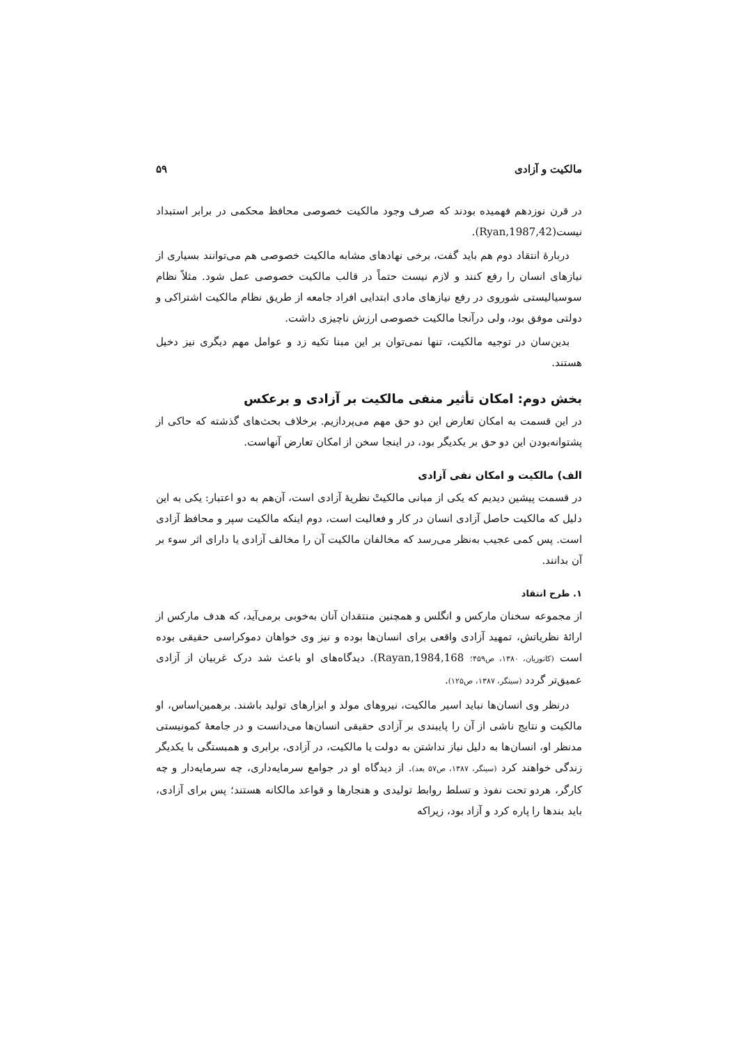مالکیت و آزادی ۵۹
در قرن نوزدهم فهمیده بودند که صرف وجود مالکیت خصوصی محافظ محکمی در برابر استبداد نیست(Ryan,1987,42).
دربارهٔ انتقاد دوم هم باید گفت، برخی نهادهای مشابه مالکیت خصوصی هم می‌توانند بسیاری از نیازهای انسان را رفع کنند و لازم نیست حتماً در قالب مالکیت خصوصی عمل شود. مثلاً نظام سوسیالیستی شوروی در رفع نیازهای مادی ابتدایی افراد جامعه از طریق نظام مالکیت اشتراکی و دولتی موفق بود، ولی درآنجا مالکیت خصوصی ارزش ناچیزی داشت.
بدین‌سان در توجیه مالکیت، تنها نمی‌توان بر این مبنا تکیه زد و عوامل مهم دیگری نیز دخیل هستند.
بخش دوم: امکان تأثیر منفی مالکیت بر آزادی و برعکس
در این قسمت به امکان تعارض این دو حق مهم می‌پردازیم. برخلاف بحث‌های گذشته که حاکی از پشتوانه‌بودن این دو حق بر یکدیگر بود، در اینجا سخن از امکان تعارض آنهاست.
الف) مالکیت و امکان نفی آزادی
در قسمت پیشین دیدیم که یکی از مبانی مالکیتْ نظریهٔ آزادی است، آن‌هم به دو اعتبار: یکی به این دلیل که مالکیت حاصل آزادی انسان در کار و فعالیت است، دوم اینکه مالکیت سپر و محافظ آزادی است. پس کمی عجیب به‌نظر می‌رسد که مخالفان مالکیت آن را مخالف آزادی یا دارای اثر سوء بر آن بدانند.
۱. طرح انتقاد
از مجموعه سخنان مارکس و انگلس و همچنین منتقدان آنان به‌خوبی برمی‌آید، که هدف مارکس از ارائهٔ نظریاتش، تمهید آزادی واقعی برای انسان‌ها بوده و نیز وی خواهان دموکراسی حقیقی بوده است (کاتوزیان، ۱۳۸۰، ص۴۵۹؛ Rayan,1984,168). دیدگاه‌های او باعث شد درک غربیان از آزادی عمیق‌تر گردد (سینگر، ۱۳۸۷، ص۱۲۵).
درنظر وی انسان‌ها نباید اسیر مالکیت، نیروهای مولد و ابزارهای تولید باشند. برهمین‌اساس، او مالکیت و نتایج ناشی از آن را پایبندی بر آزادی حقیقی انسان‌ها می‌دانست و در جامعهٔ کمونیستی مدنظر او، انسان‌ها به دلیل نیاز نداشتن به دولت یا مالکیت، در آزادی، برابری و همبستگی با یکدیگر زندگی خواهند کرد (سینگر، ۱۳۸۷، ص۵۷ بعد). از دیدگاه او در جوامع سرمایه‌داری، چه سرمایه‌دار و چه کارگر، هردو تحت نفوذ و تسلط روابط تولیدی و هنجارها و قواعد مالکانه هستند؛ پس برای آزادی، باید بندها را پاره کرد و آزاد بود، زیراکه